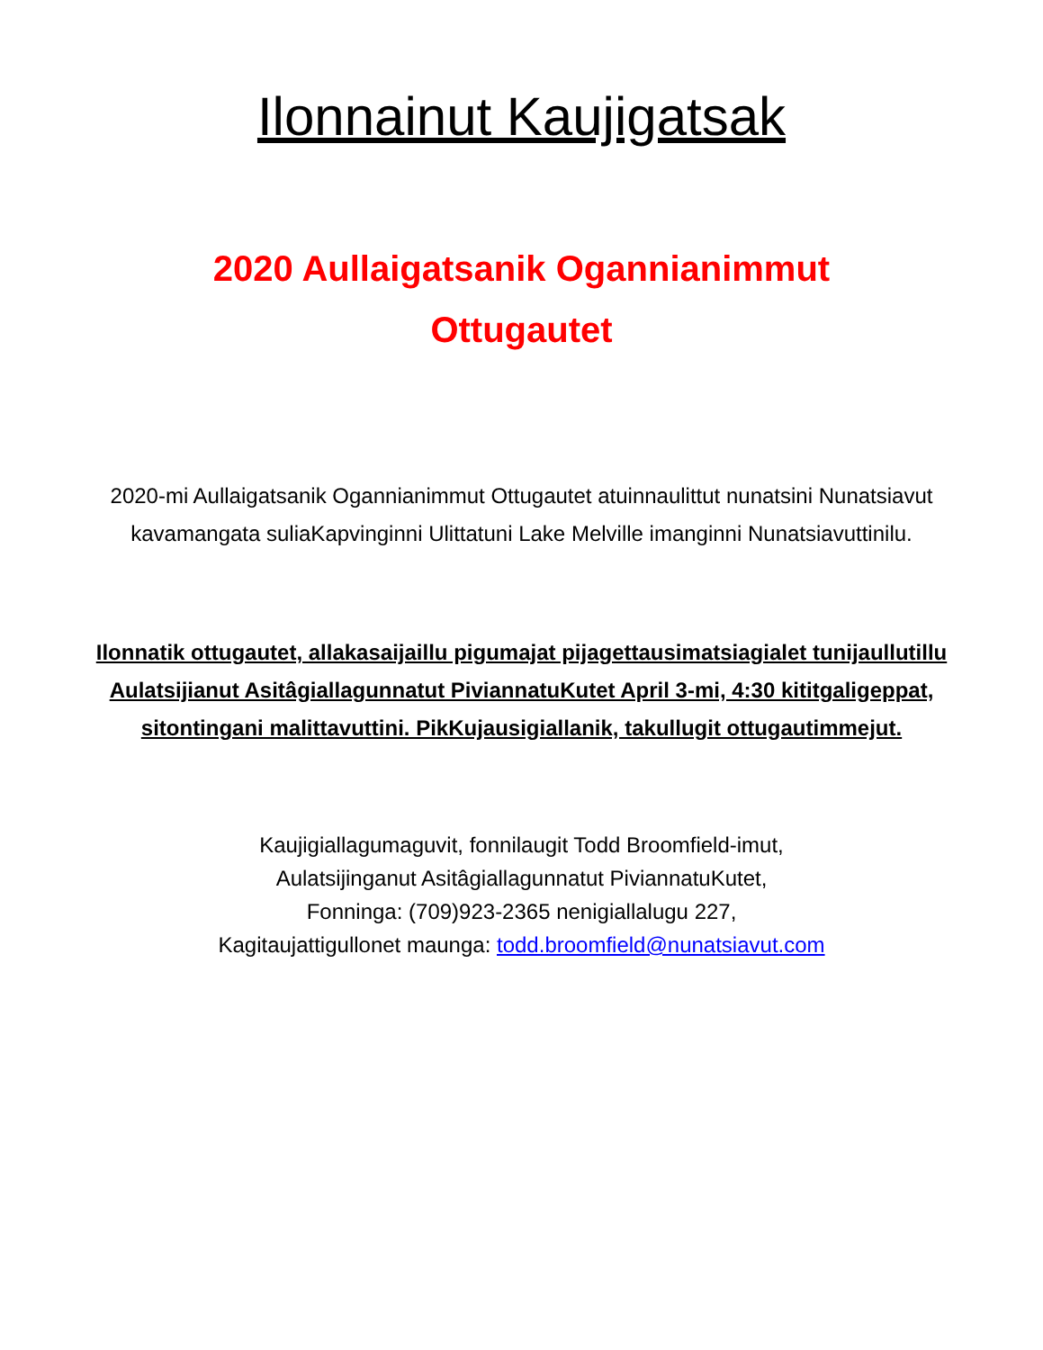Ilonnainut Kaujigatsak
2020 Aullaigatsanik Ogannianimmut
Ottugautet
2020-mi Aullaigatsanik Ogannianimmut Ottugautet atuinnaulittut nunatsini Nunatsiavut kavamangata suliaKapvinginni Ulittatuni Lake Melville imanginni Nunatsiavuttinilu.
Ilonnatik ottugautet, allakasaijaillu pigumajat pijagettausimatsiagialet tunijaullutillu Aulatsijianut Asitâgiallagunnatut PiviannatuKutet April 3-mi, 4:30 kititgaligeppat, sitontingani malittavuttini. PikKujausigiallanik, takullugit ottugautimmejut.
Kaujigiallagumaguvit, fonnilaugit Todd Broomfield-imut,
Aulatsijinganut Asitâgiallagunnatut PiviannatuKutet,
Fonninga: (709)923-2365 nenigiallalugu 227,
Kagitaujattigullonet maunga: todd.broomfield@nunatsiavut.com